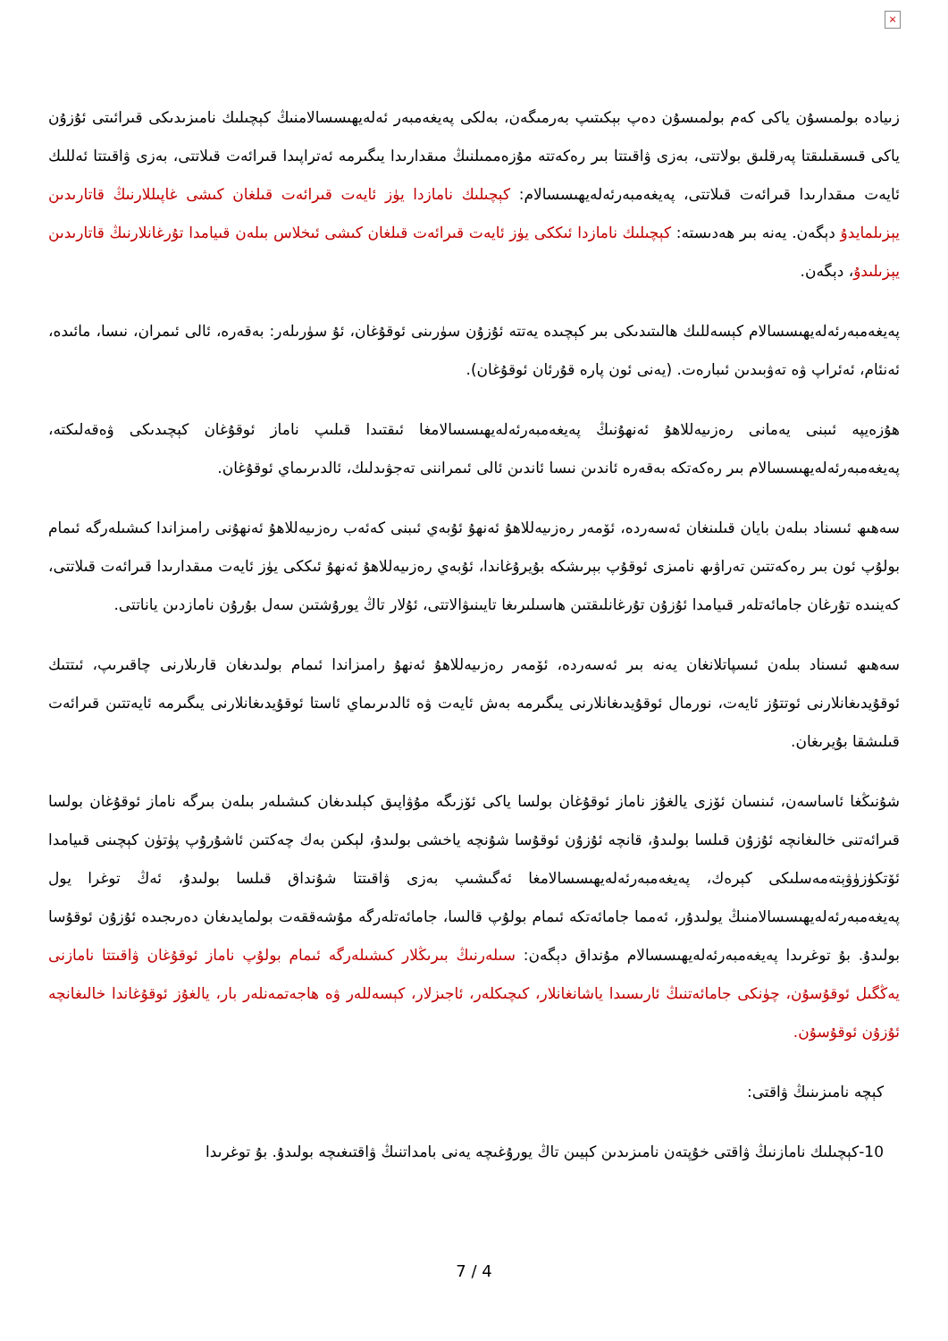×
زىيادە بولمىسۇن ياكى كەم بولمىسۇن دەپ بېكىتىپ بەرمىگەن، بەلكى پەيغەمبەر ئەلەيھىسسالامنىڭ كېچىلىك نامىزىدىكى قىرائىتى ئۇزۇن ياكى قىسقىلىقتا پەرقلىق بولاتتى، بەزى ۋاقىتتا بىر رەكەتتە مۇزەممىلنىڭ مىقدارىدا يىگىرمە ئەتراپىدا قىرائەت قىلاتتى، بەزى ۋاقىتتا ئەللىك ئايەت مىقدارىدا قىرائەت قىلاتتى، پەيغەمبەرئەلەيھىسسالام: كېچىلىك نامازدا يۈز ئايەت قىرائەت قىلغان كىشى غاپىللارنىڭ قاتارىدىن يېزىلمايدۇ دېگەن. يەنە بىر ھەدىستە: كېچىلىك نامازدا ئىككى يۈز ئايەت قىرائەت قىلغان كىشى ئىخلاس بىلەن قىيامدا تۇرغانلارنىڭ قاتارىدىن يېزىلىدۇ، دېگەن.
پەيغەمبەرئەلەيھىسسالام كېسەللىك ھالىتىدىكى بىر كېچىدە يەتتە ئۇزۇن سۈرىنى ئوقۇغان، ئۇ سۈرىلەر: بەقەرە، ئالى ئىمران، نىسا، مائىدە، ئەنئام، ئەئراپ ۋە تەۋبىدىن ئىبارەت. (يەنى ئون پارە قۇرئان ئوقۇغان).
ھۇزەيپە ئىبنى يەمانى رەزىيەللاھۇ ئەنھۇنىڭ پەيغەمبەرئەلەيھىسسالامغا ئىقتىدا قىلىپ ناماز ئوقۇغان كېچىدىكى ۋەقەلىكتە، پەيغەمبەرئەلەيھىسسالام بىر رەكەتكە بەقەرە ئاندىن نىسا ئاندىن ئالى ئىمراننى تەجۋىدلىك، ئالدىرىماي ئوقۇغان.
سەھىھ ئىسناد بىلەن بايان قىلىنغان ئەسەردە، ئۆمەر رەزىيەللاھۇ ئەنھۇ ئۇبەي ئىبنى كەئەب رەزىيەللاھۇ ئەنھۇنى رامىزاندا كىشىلەرگە ئىمام بولۇپ ئون بىر رەكەتتىن تەراۋىھ نامىزى ئوقۇپ بېرىشكە بۇيرۇغاندا، ئۇبەي رەزىيەللاھۇ ئەنھۇ ئىككى يۈز ئايەت مىقدارىدا قىرائەت قىلاتتى، كەينىدە تۇرغان جامائەتلەر قىيامدا ئۇزۇن تۇرغانلىقتىن ھاسىلىرىغا تايىنىۋالاتتى، ئۇلار تاڭ يورۇشتىن سەل بۇرۇن نامازدىن ياناتتى.
سەھىھ ئىسناد بىلەن ئىسپاتلانغان يەنە بىر ئەسەردە، ئۆمەر رەزىيەللاھۇ ئەنھۇ رامىزاندا ئىمام بولىدىغان قارىلارنى چاقىرىپ، ئىتتىك ئوقۇيدىغانلارنى ئوتتۇز ئايەت، نورمال ئوقۇيدىغانلارنى يىگىرمە بەش ئايەت ۋە ئالدىرىماي ئاستا ئوقۇيدىغانلارنى يىگىرمە ئايەتتىن قىرائەت قىلىشقا بۇيرىغان.
شۇنىڭغا ئاساسەن، ئىنسان ئۆزى يالغۇز ناماز ئوقۇغان بولسا ياكى ئۆزىگە مۇۋاپىق كېلىدىغان كىشىلەر بىلەن بىرگە ناماز ئوقۇغان بولسا قىرائەتنى خالىغانچە ئۇزۇن قىلسا بولىدۇ، قانچە ئۇزۇن ئوقۇسا شۇنچە ياخشى بولىدۇ، لېكىن بەك چەكتىن ئاشۇرۇپ پۈتۈن كېچىنى قىيامدا ئۆتكۈزۈۋېتەمەسلىكى كېرەك، پەيغەمبەرئەلەيھىسسالامغا ئەگىشىپ بەزى ۋاقىتتا شۇنداق قىلسا بولىدۇ، ئەڭ توغرا يول پەيغەمبەرئەلەيھىسسالامنىڭ يولىدۇر، ئەمما جامائەتكە ئىمام بولۇپ قالسا، جامائەتلەرگە مۇشەققەت بولمايدىغان دەرىجىدە ئۇزۇن ئوقۇسا بولىدۇ. بۇ توغرىدا پەيغەمبەرئەلەيھىسسالام مۇنداق دېگەن: سىلەرنىڭ بىرىڭلار كىشىلەرگە ئىمام بولۇپ ناماز ئوقۇغان ۋاقىتتا نامازنى يەڭگىل ئوقۇسۇن، چۈنكى جامائەتنىڭ ئارىسىدا ياشانغانلار، كىچىكلەر، ئاجىزلار، كېسەللەر ۋە ھاجەتمەنلەر بار، يالغۇز ئوقۇغاندا خالىغانچە ئۇزۇن ئوقۇسۇن.
كېچە نامىزىنىڭ ۋاقتى:
10-كېچىلىك نامازنىڭ ۋاقتى خۇپتەن نامىزىدىن كېيىن تاڭ يورۇغىچە يەنى بامداتنىڭ ۋاقتىغىچە بولىدۇ. بۇ توغرىدا
7 / 4